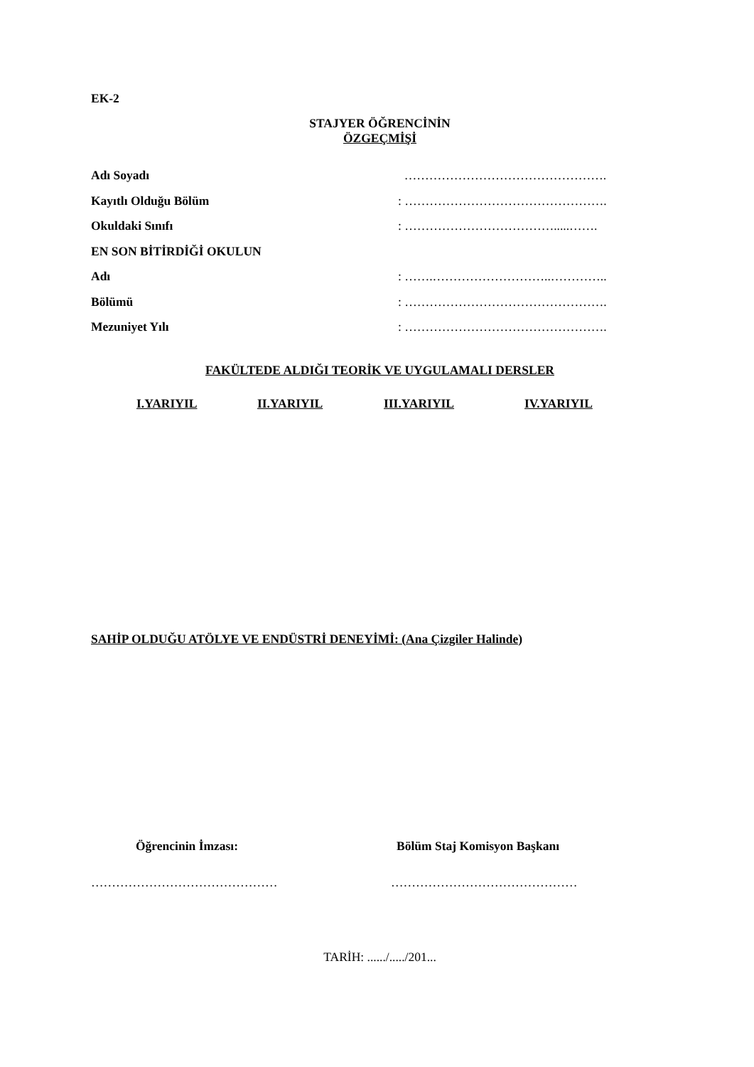EK-2
STAJYER ÖĞRENCİNİN
ÖZGEÇMİŞİ
Adı Soyadı ………………………………………….
Kayıtlı Olduğu Bölüm: ………………………………………….
Okuldaki Sınıfı: ……………………………….....…….
EN SON BİTİRDİĞİ OKULUN
Adı: …….………………………..…………..
Bölümü: ………………………………………….
Mezuniyet Yılı: ………………………………………….
FAKÜLTEDE ALDIĞI TEORİK VE UYGULAMALI DERSLER
I.YARIYIL II.YARIYIL III.YARIYIL IV.YARIYIL
SAHİP OLDUĞU ATÖLYE VE ENDÜSTRİ DENEYİMİ: (Ana Çizgiler Halinde)
Öğrencinin İmzası: Bölüm Staj Komisyon Başkanı
……………………………………… ………………………………………
TARİH: ....../...../201...